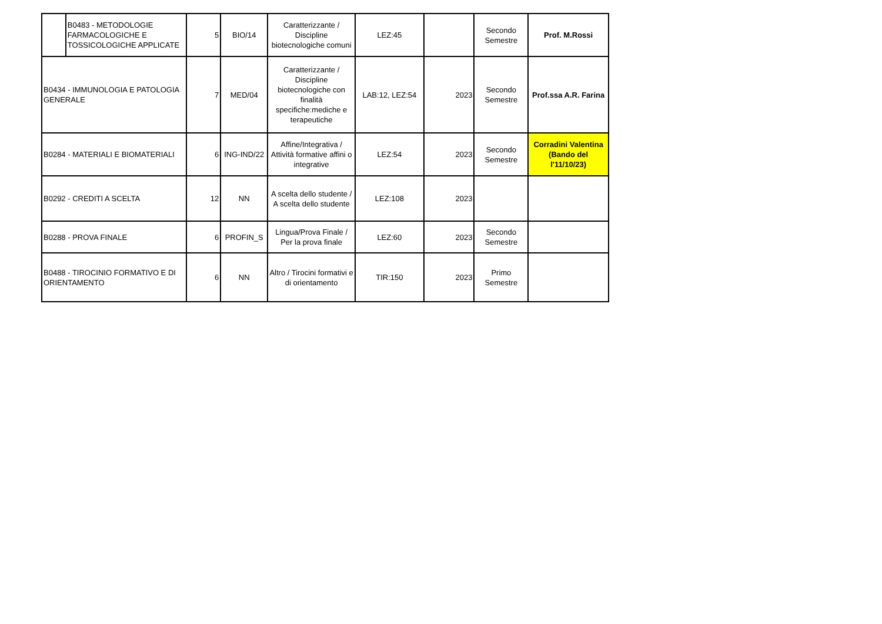| | B0483 - METODOLOGIE FARMACOLOGICHE E TOSSICOLOGICHE APPLICATE | 5 | BIO/14 | Caratterizzante / Discipline biotecnologiche comuni | LEZ:45 | | Secondo Semestre | Prof. M.Rossi |
| B0434 - IMMUNOLOGIA E PATOLOGIA GENERALE | | 7 | MED/04 | Caratterizzante / Discipline biotecnologiche con finalità specifiche:mediche e terapeutiche | LAB:12, LEZ:54 | 2023 | Secondo Semestre | Prof.ssa A.R. Farina |
| B0284 - MATERIALI E BIOMATERIALI | | 6 | ING-IND/22 | Affine/Integrativa / Attività formative affini o integrative | LEZ:54 | 2023 | Secondo Semestre | Corradini Valentina (Bando del l'11/10/23) |
| B0292 - CREDITI A SCELTA | | 12 | NN | A scelta dello studente / A scelta dello studente | LEZ:108 | 2023 | | |
| B0288 - PROVA FINALE | | 6 | PROFIN_S | Lingua/Prova Finale / Per la prova finale | LEZ:60 | 2023 | Secondo Semestre | |
| B0488 - TIROCINIO FORMATIVO E DI ORIENTAMENTO | | 6 | NN | Altro / Tirocini formativi e di orientamento | TIR:150 | 2023 | Primo Semestre | |